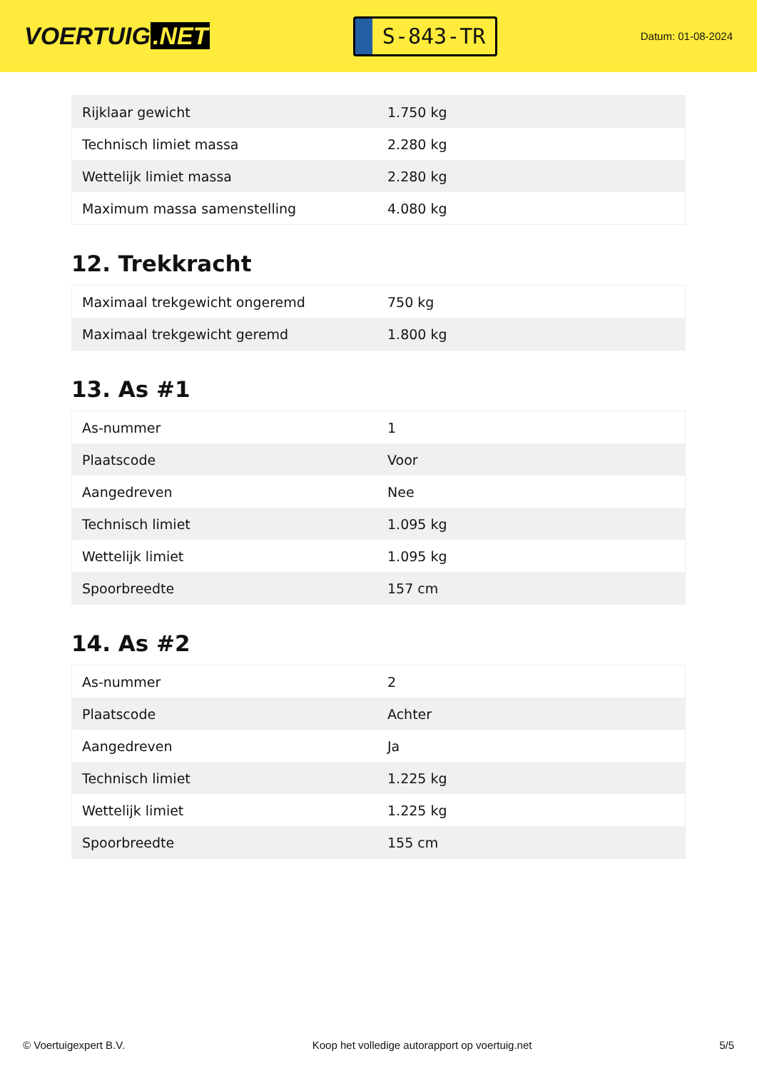VOERTUIG.NET
S-843-TR
Datum: 01-08-2024
| Rijklaar gewicht | 1.750 kg |
| Technisch limiet massa | 2.280 kg |
| Wettelijk limiet massa | 2.280 kg |
| Maximum massa samenstelling | 4.080 kg |
12. Trekkracht
| Maximaal trekgewicht ongeremd | 750 kg |
| Maximaal trekgewicht geremd | 1.800 kg |
13. As #1
| As-nummer | 1 |
| Plaatscode | Voor |
| Aangedreven | Nee |
| Technisch limiet | 1.095 kg |
| Wettelijk limiet | 1.095 kg |
| Spoorbreedte | 157 cm |
14. As #2
| As-nummer | 2 |
| Plaatscode | Achter |
| Aangedreven | Ja |
| Technisch limiet | 1.225 kg |
| Wettelijk limiet | 1.225 kg |
| Spoorbreedte | 155 cm |
© Voertuigexpert B.V. Koop het volledige autorapport op voertuig.net 5/5